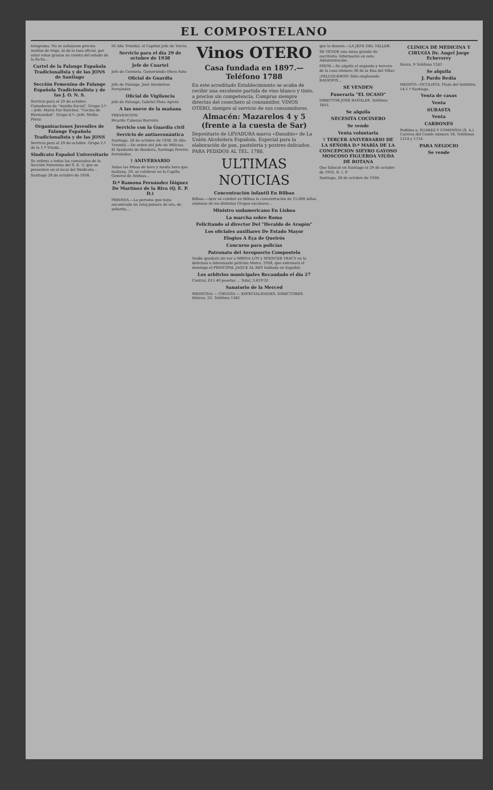EL COMPOSTELANO
telegrama. No se señalaron precios medios de trigo, ni de la tasa oficial, por estar estos granos su cuenta del estado de la fecha...
Cartel de la Falange Española Tradicionalista y de las JONS de Santiago
Sección Femenina de Falange Española Tradicionalista y de las J. O. N. S.
Servicio para el 29 de octubre. Comedores de "Auxilio Social". Grupo 2.º—Jefe: María Paz Sánchez. "Cocina de Hermandad". Grupo 4.º—Jefe: Melba Pérez.
Organizaciones Juveniles de Falange Española Tradicionalista y de las JONS
Servicio para el 29 de octubre. Grupo 2.º de la 1.ª Triada...
Sindicato Español Universitario
Se ordena a todas las camaradas de la Sección Femenina del S. E. U. que se presenten en el local del Sindicato...
Santiago 28 de octubre de 1938.
III Año Triunfal, el Capitán Jefe de Tercio.
Servicio para el día 29 de octubre de 1938
Jefe de Cuartel
Jefe de Centuria, Gumersindo Otero Soto
Oficial de Guardia
Jefe de Falange, José Ameijeiras Fernández
Oficial de Vigilancia
Jefe de Falange, Gabriel Plata Agrelo
A las nueve de la mañana
PREVENCION
Ricardo Cabezas Barreiro
Servicio con la Guardia civil
Servicio de antiaeronáutica
Santiago, 28 de octubre de 1938. III Año Triunfal.—De orden del Jefe de Milicias. El Ayudante de Bandera, Santiago Pereira Fernández.
† ANIVERSARIO
Todas las Misas de hora y media hora que mañana, 29, se celebren en la Capilla General de Animas...
D.ª Ramona Fernández Íñiguez De Martínez de la Riva (Q. E. P. D.)
PÉRDIDA.—La persona que haya encontrado un reloj pulsera de oro, de señorita...
Vinos OTERO
Casa fundada en 1897.—Teléfono 1788
En este acreditado Establecimiento se acaba de recibir una excelente partida de vino blanco y tinto, a precios sin competencia. Compras siempre directas del cosechero al consumidor. VINOS OTERO, siempre al servicio de sus consumidores.
Almacén: Mazarelos 4 y 5 (frente a la cuesta de Sar)
Depositario de LEVADURA marca «Danubio» de La Unión Alcoholera Española. Especial para la elaboración de pan, pastelería y postres delicados. PARA PEDIDOS AL TEL. 1788.
ULTIMAS NOTICIAS
Concentración infantil En Bilbao
Bilbao.—Ayer se celebró en Bilbao la concentración de 15.000 niños alumnos de los distintos Grupos escolares...
Ministro sudamericano En Lisboa
La marcha sobre Roma
Felicitando al director Del "Heraldo de Aragón"
Los oficiales auxiliares De Estado Mayor
Elogios A Eça de Queirós
Concurso para policías
Patronato del Aeropuerto Compostela
Nadie quedará sin ver a MIRNA LOY y SPENCER TRACY en la deliciosa e interesante película Metro, 1938, que estrenará el domingo el PRINCIPAL JAQUE AL REY hablada en Español.
Los arbitrios municipales Recaudado el día 27
Central, 613 40 pesetas ... Total, 3.619'33
Sanatorio de la Merced
MEDICINA — CIRUGÍA — ESPECIALIDADES. DIRECTORES. Hórreo, 53. Teléfono 1341
que lo deseen.—LA JEFE DEL TALLER.
SE VENDE una mesa grande de escritorio. Informarán en esta Administración.
PISOS.—Se alquila el segundo y tercero de la casa número 38 de la Rua del Villar.
¡PELUQUEROS! Sólo empleando RADIOFIX...
SE VENDEN
Funeraria "EL OCASO"
DIRECTOR JOSÉ RAÑALES. Teléfono 1855.
Se alquila
NECESITA COCINERO
Se vende
Venta voluntaria
† TERCER ANIVERSARIO DE LA SEÑORA D.ª MARÍA DE LA CONCEPCIÓN SIEYRO GAYOSO MOSCOSO FIGUEROA VIUDA DE BOTANA
Que falleció en Santiago el 29 de octubre de 1935. R. I. P.
Santiago, 28 de octubre de 1938.
CLINICA DE MEDICINA Y CIRUGIA Dr. Angel Jorge Echeverry
Senra, 9 Teléfono 1241
Se alquila
J. Pardo Bedía
MEDICO—OCULISTA. Plaza del Instituto, 14-1.º Santiago.
Venta de casas
Venta
SUBASTA
Venta
CARBONES
Pedidos a: SUAREZ Y COMPAÑIA (S. A.) Carrera del Conde número 18. Teléfonos 1214 y 1714
PARA NEGOCIO
Se vende